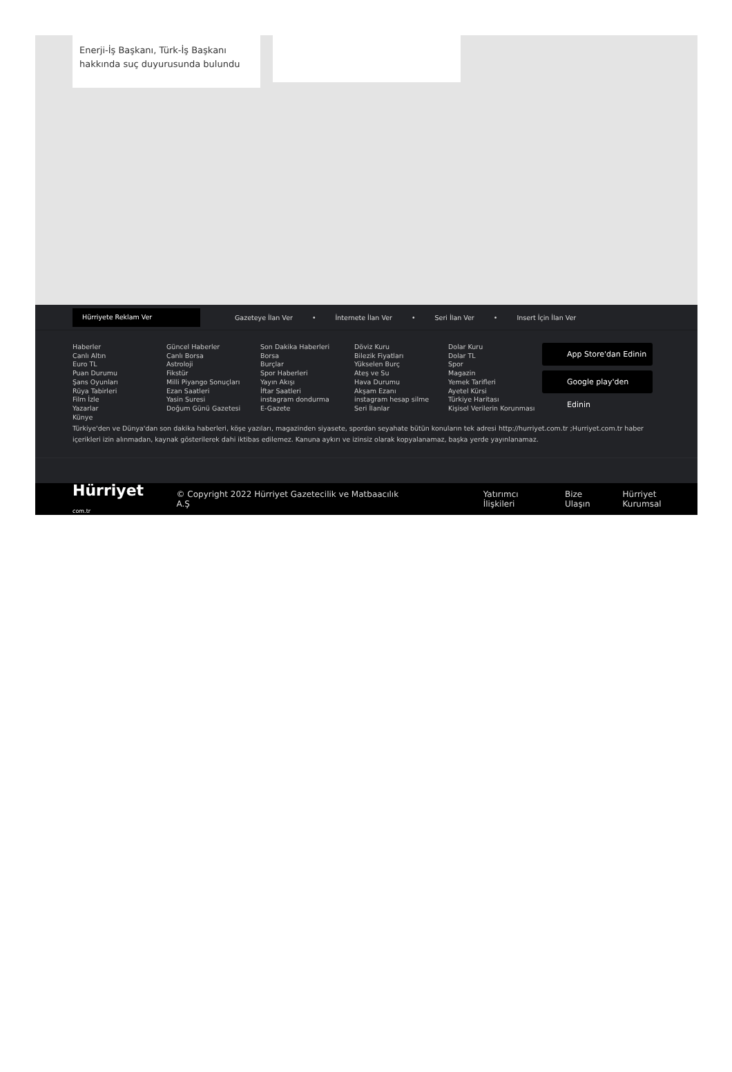Enerji-İş Başkanı, Türk-İş Başkanı hakkında suç duyurusunda bulundu
Hürriyete Reklam Ver
Gazeteye İlan Ver • İnternete İlan Ver • Seri İlan Ver • Insert İçin İlan Ver
Haberler
Canlı Altın
Euro TL
Puan Durumu
Şans Oyunları
Rüya Tabirleri
Film İzle
Yazarlar
Künye
Güncel Haberler
Canlı Borsa
Astroloji
Fikstür
Milli Piyango Sonuçları
Ezan Saatleri
Yasin Suresi
Doğum Günü Gazetesi
Son Dakika Haberleri
Borsa
Burçlar
Spor Haberleri
Yayın Akışı
İftar Saatleri
instagram dondurma
E-Gazete
Döviz Kuru
Bilezik Fiyatları
Yükselen Burç
Ateş ve Su
Hava Durumu
Akşam Ezanı
instagram hesap silme
Seri İlanlar
Dolar Kuru
Dolar TL
Spor
Magazin
Yemek Tarifleri
Ayetel Kürsi
Türkiye Haritası
Kişisel Verilerin Korunması
App Store'dan Edinin
Google play'den Edinin
Türkiye'den ve Dünya'dan son dakika haberleri, köşe yazıları, magazinden siyasete, spordan seyahate bütün konuların tek adresi http://hurriyet.com.tr ;Hurriyet.com.tr haber içerikleri izin alınmadan, kaynak gösterilerek dahi iktibas edilemez. Kanuna aykırı ve izinsiz olarak kopyalanamaz, başka yerde yayınlanamaz.
Hürriyet com.tr © Copyright 2022 Hürriyet Gazetecilik ve Matbaacılık A.Ş Yatırımcı İlişkileri Bize Ulaşın Hürriyet Kurumsal